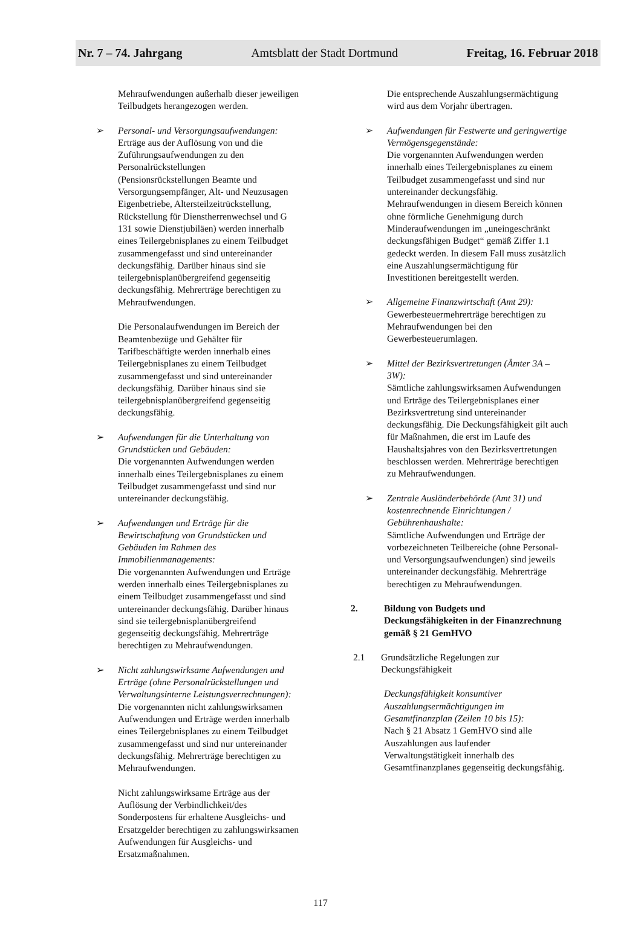Nr. 7 – 74. Jahrgang Amtsblatt der Stadt Dortmund Freitag, 16. Februar 2018
Mehraufwendungen außerhalb dieser jeweiligen Teilbudgets herangezogen werden.
➢ Personal- und Versorgungsaufwendungen:
Erträge aus der Auflösung von und die Zuführungsaufwendungen zu den Personalrückstellungen (Pensionsrückstellungen Beamte und Versorgungsempfänger, Alt- und Neuzusagen Eigenbetriebe, Altersteilzeitrückstellung, Rückstellung für Dienstherrenwechsel und G 131 sowie Dienstjubiläen) werden innerhalb eines Teilergebnisplanes zu einem Teilbudget zusammengefasst und sind untereinander deckungsfähig. Darüber hinaus sind sie teilergebnisplanübergreifend gegenseitig deckungsfähig. Mehrerträge berechtigen zu Mehraufwendungen.
Die Personalaufwendungen im Bereich der Beamtenbezüge und Gehälter für Tarifbeschäftigte werden innerhalb eines Teilergebnisplanes zu einem Teilbudget zusammengefasst und sind untereinander deckungsfähig. Darüber hinaus sind sie teilergebnisplanübergreifend gegenseitig deckungsfähig.
➢ Aufwendungen für die Unterhaltung von Grundstücken und Gebäuden:
Die vorgenannten Aufwendungen werden innerhalb eines Teilergebnisplanes zu einem Teilbudget zusammengefasst und sind nur untereinander deckungsfähig.
➢ Aufwendungen und Erträge für die Bewirtschaftung von Grundstücken und Gebäuden im Rahmen des Immobilienmanagements:
Die vorgenannten Aufwendungen und Erträge werden innerhalb eines Teilergebnisplanes zu einem Teilbudget zusammengefasst und sind untereinander deckungsfähig. Darüber hinaus sind sie teilergebnisplanübergreifend gegenseitig deckungsfähig. Mehrerträge berechtigen zu Mehraufwendungen.
➢ Nicht zahlungswirksame Aufwendungen und Erträge (ohne Personalrückstellungen und Verwaltungsinterne Leistungsverrechnungen):
Die vorgenannten nicht zahlungswirksamen Aufwendungen und Erträge werden innerhalb eines Teilergebnisplanes zu einem Teilbudget zusammengefasst und sind nur untereinander deckungsfähig. Mehrerträge berechtigen zu Mehraufwendungen.
Nicht zahlungswirksame Erträge aus der Auflösung der Verbindlichkeit/des Sonderpostens für erhaltene Ausgleichs- und Ersatzgelder berechtigen zu zahlungswirksamen Aufwendungen für Ausgleichs- und Ersatzmaßnahmen.
Die entsprechende Auszahlungsermächtigung wird aus dem Vorjahr übertragen.
➢ Aufwendungen für Festwerte und geringwertige Vermögensgegenstände:
Die vorgenannten Aufwendungen werden innerhalb eines Teilergebnisplanes zu einem Teilbudget zusammengefasst und sind nur untereinander deckungsfähig. Mehraufwendungen in diesem Bereich können ohne förmliche Genehmigung durch Minderaufwendungen im „uneingeschränkt deckungsfähigen Budget“ gemäß Ziffer 1.1 gedeckt werden. In diesem Fall muss zusätzlich eine Auszahlungsermächtigung für Investitionen bereitgestellt werden.
➢ Allgemeine Finanzwirtschaft (Amt 29):
Gewerbesteuermehrerträge berechtigen zu Mehraufwendungen bei den Gewerbesteuerumlagen.
➢ Mittel der Bezirksvertretungen (Ämter 3A – 3W):
Sämtliche zahlungswirksamen Aufwendungen und Erträge des Teilergebnisplanes einer Bezirksvertretung sind untereinander deckungsfähig. Die Deckungsfähigkeit gilt auch für Maßnahmen, die erst im Laufe des Haushaltsjahres von den Bezirksvertretungen beschlossen werden. Mehrerträge berechtigen zu Mehraufwendungen.
➢ Zentrale Ausländerbehörde (Amt 31) und kostenrechnende Einrichtungen / Gebührenhaushalte:
Sämtliche Aufwendungen und Erträge der vorbezeichneten Teilbereiche (ohne Personal- und Versorgungsaufwendungen) sind jeweils untereinander deckungsfähig. Mehrerträge berechtigen zu Mehraufwendungen.
2. Bildung von Budgets und Deckungsfähigkeiten in der Finanzrechnung gemäß § 21 GemHVO
2.1 Grundsätzliche Regelungen zur Deckungsfähigkeit
Deckungsfähigkeit konsumtiver Auszahlungsermächtigungen im Gesamtfinanzplan (Zeilen 10 bis 15):
Nach § 21 Absatz 1 GemHVO sind alle Auszahlungen aus laufender Verwaltungstätigkeit innerhalb des Gesamtfinanzplanes gegenseitig deckungsfähig.
117